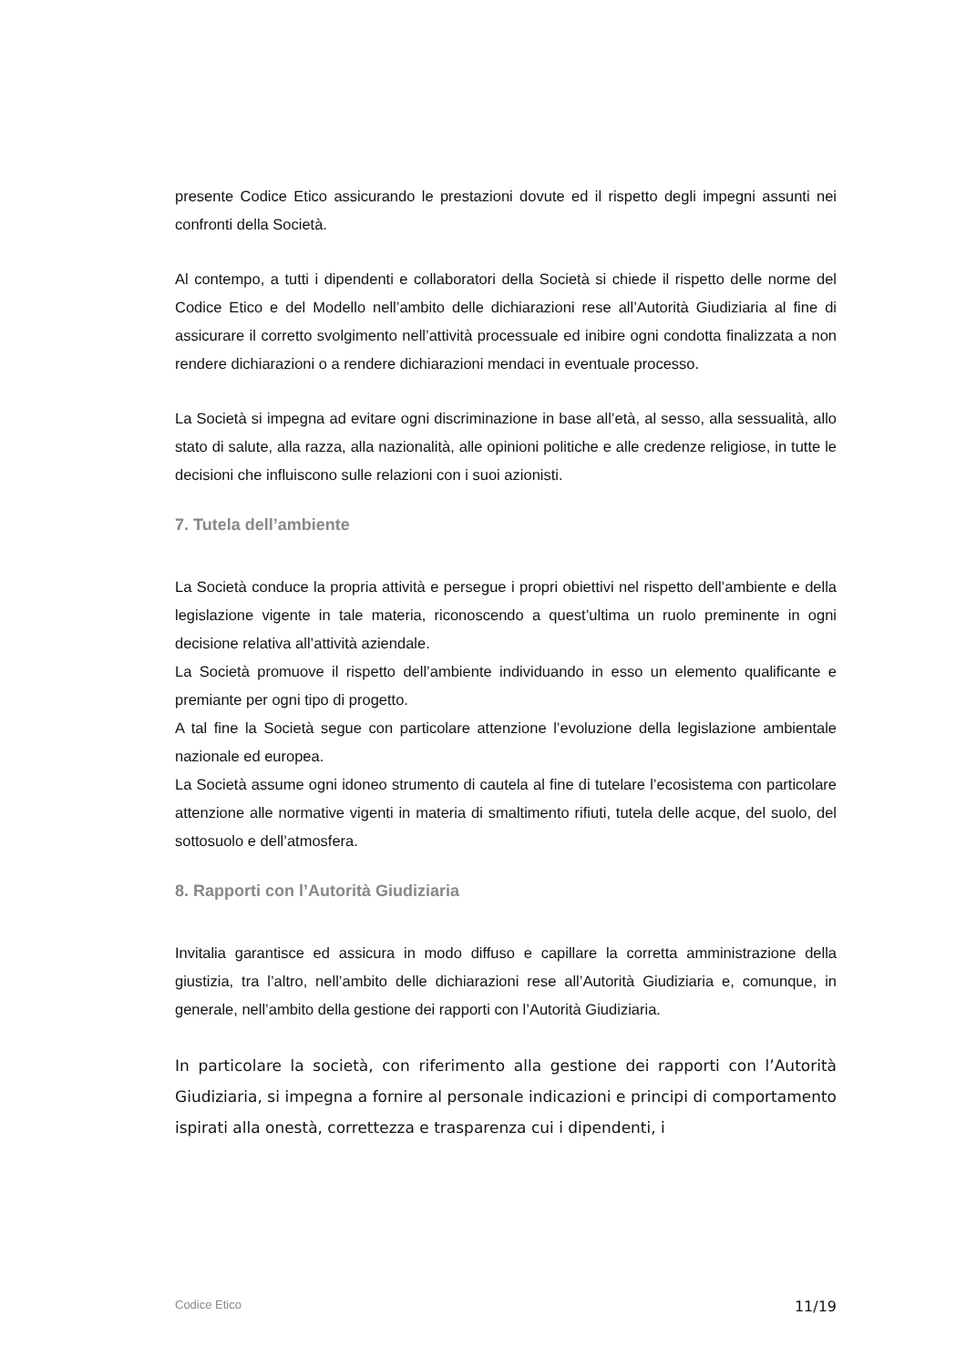presente Codice Etico assicurando le prestazioni dovute ed il rispetto degli impegni assunti nei confronti della Società.
Al contempo, a tutti i dipendenti e collaboratori della Società si chiede il rispetto delle norme del Codice Etico e del Modello nell’ambito delle dichiarazioni rese all’Autorità Giudiziaria al fine di assicurare il corretto svolgimento nell’attività processuale ed inibire ogni condotta finalizzata a non rendere dichiarazioni o a rendere dichiarazioni mendaci in eventuale processo.
La Società si impegna ad evitare ogni discriminazione in base all’età, al sesso, alla sessualità, allo stato di salute, alla razza, alla nazionalità, alle opinioni politiche e alle credenze religiose, in tutte le decisioni che influiscono sulle relazioni con i suoi azionisti.
7. Tutela dell’ambiente
La Società conduce la propria attività e persegue i propri obiettivi nel rispetto dell’ambiente e della legislazione vigente in tale materia, riconoscendo a quest’ultima un ruolo preminente in ogni decisione relativa all’attività aziendale.
La Società promuove il rispetto dell’ambiente individuando in esso un elemento qualificante e premiante per ogni tipo di progetto.
A tal fine la Società segue con particolare attenzione l’evoluzione della legislazione ambientale nazionale ed europea.
La Società assume ogni idoneo strumento di cautela al fine di tutelare l’ecosistema con particolare attenzione alle normative vigenti in materia di smaltimento rifiuti, tutela delle acque, del suolo, del sottosuolo e dell’atmosfera.
8. Rapporti con l’Autorità Giudiziaria
Invitalia garantisce ed assicura in modo diffuso e capillare la corretta amministrazione della giustizia, tra l’altro, nell’ambito delle dichiarazioni rese all’Autorità Giudiziaria e, comunque, in generale, nell’ambito della gestione dei rapporti con l’Autorità Giudiziaria.
In particolare la società, con riferimento alla gestione dei rapporti con l’Autorità Giudiziaria, si impegna a fornire al personale indicazioni e principi di comportamento ispirati alla onestà, correttezza e trasparenza cui i dipendenti, i
Codice Etico 11/19